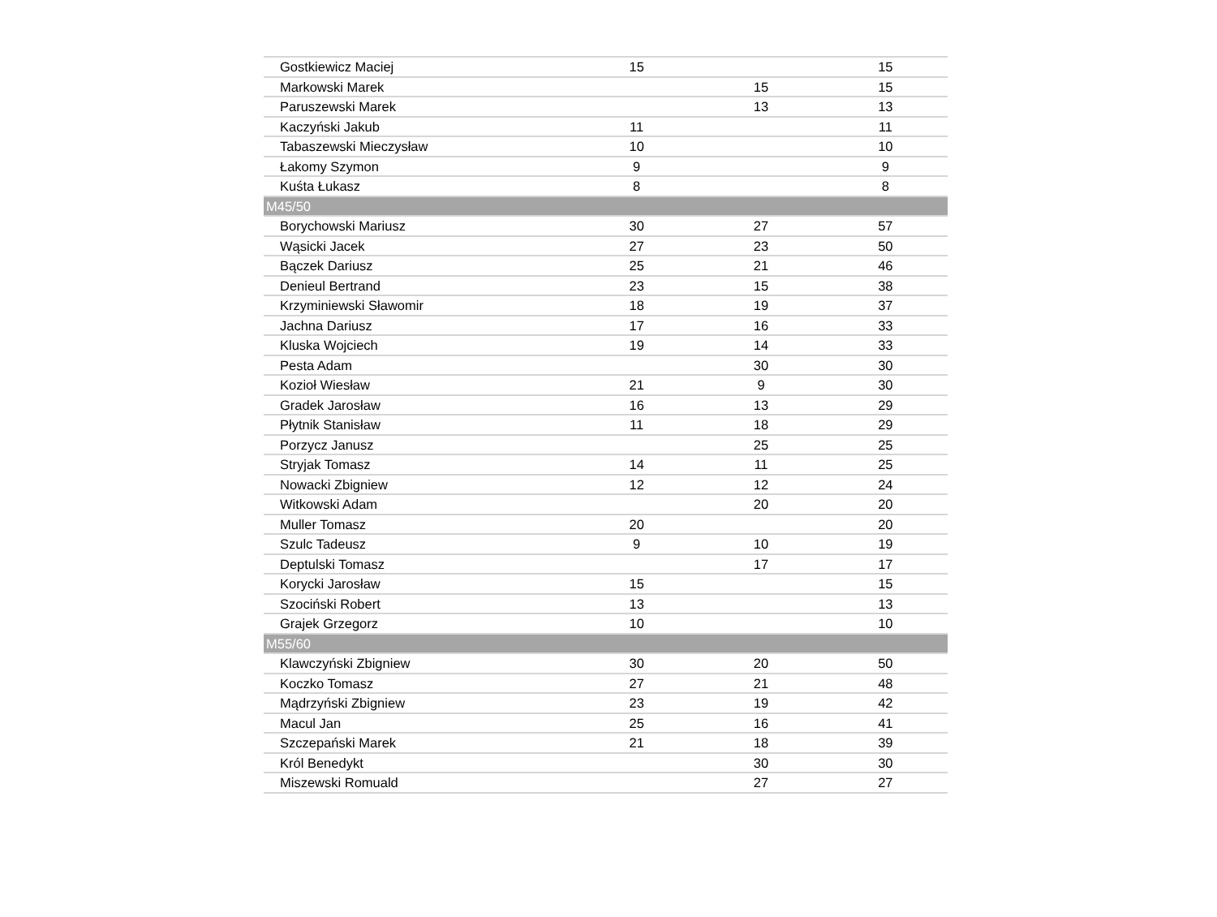| Gostkiewicz Maciej | 15 | | 15 |
| Markowski Marek | | 15 | 15 |
| Paruszewski Marek | | 13 | 13 |
| Kaczyński Jakub | 11 | | 11 |
| Tabaszewski Mieczysław | 10 | | 10 |
| Łakomy Szymon | 9 | | 9 |
| Kuśta Łukasz | 8 | | 8 |
| M45/50 | | | |
| Borychowski Mariusz | 30 | 27 | 57 |
| Wąsicki Jacek | 27 | 23 | 50 |
| Bączek Dariusz | 25 | 21 | 46 |
| Denieul Bertrand | 23 | 15 | 38 |
| Krzyminiewski Sławomir | 18 | 19 | 37 |
| Jachna Dariusz | 17 | 16 | 33 |
| Kluska Wojciech | 19 | 14 | 33 |
| Pesta Adam | | 30 | 30 |
| Kozioł Wiesław | 21 | 9 | 30 |
| Gradek Jarosław | 16 | 13 | 29 |
| Płytnik Stanisław | 11 | 18 | 29 |
| Porzycz Janusz | | 25 | 25 |
| Stryjak Tomasz | 14 | 11 | 25 |
| Nowacki Zbigniew | 12 | 12 | 24 |
| Witkowski Adam | | 20 | 20 |
| Muller Tomasz | 20 | | 20 |
| Szulc Tadeusz | 9 | 10 | 19 |
| Deptulski Tomasz | | 17 | 17 |
| Korycki Jarosław | 15 | | 15 |
| Szociński Robert | 13 | | 13 |
| Grajek Grzegorz | 10 | | 10 |
| M55/60 | | | |
| Klawczyński Zbigniew | 30 | 20 | 50 |
| Koczko Tomasz | 27 | 21 | 48 |
| Mądrzyński Zbigniew | 23 | 19 | 42 |
| Macul Jan | 25 | 16 | 41 |
| Szczepański Marek | 21 | 18 | 39 |
| Król Benedykt | | 30 | 30 |
| Miszewski Romuald | | 27 | 27 |